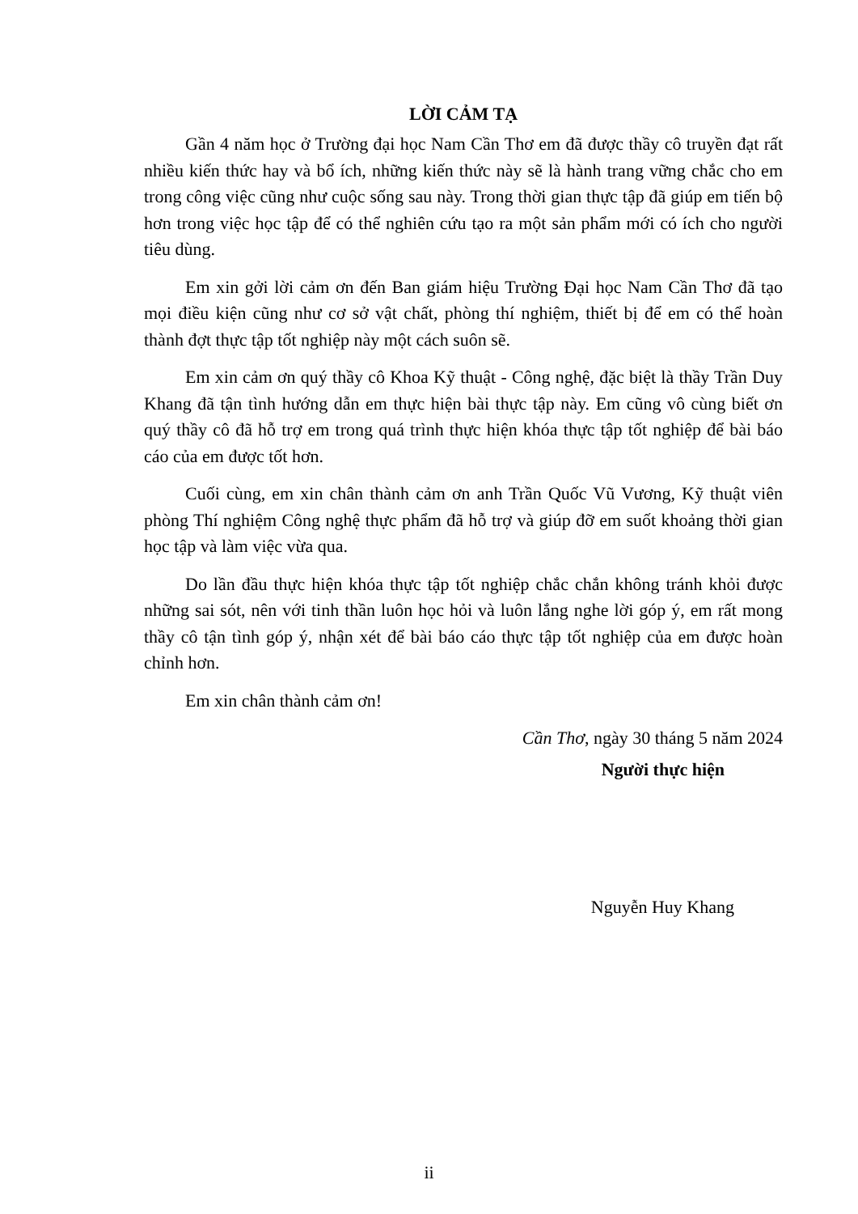LỜI CẢM TẠ
Gần 4 năm học ở Trường đại học Nam Cần Thơ em đã được thầy cô truyền đạt rất nhiều kiến thức hay và bổ ích, những kiến thức này sẽ là hành trang vững chắc cho em trong công việc cũng như cuộc sống sau này. Trong thời gian thực tập đã giúp em tiến bộ hơn trong việc học tập để có thể nghiên cứu tạo ra một sản phẩm mới có ích cho người tiêu dùng.
Em xin gởi lời cảm ơn đến Ban giám hiệu Trường Đại học Nam Cần Thơ đã tạo mọi điều kiện cũng như cơ sở vật chất, phòng thí nghiệm, thiết bị để em có thể hoàn thành đợt thực tập tốt nghiệp này một cách suôn sẽ.
Em xin cảm ơn quý thầy cô Khoa Kỹ thuật - Công nghệ, đặc biệt là thầy Trần Duy Khang đã tận tình hướng dẫn em thực hiện bài thực tập này. Em cũng vô cùng biết ơn quý thầy cô đã hỗ trợ em trong quá trình thực hiện khóa thực tập tốt nghiệp để bài báo cáo của em được tốt hơn.
Cuối cùng, em xin chân thành cảm ơn anh Trần Quốc Vũ Vương, Kỹ thuật viên phòng Thí nghiệm Công nghệ thực phẩm đã hỗ trợ và giúp đỡ em suốt khoảng thời gian học tập và làm việc vừa qua.
Do lần đầu thực hiện khóa thực tập tốt nghiệp chắc chắn không tránh khỏi được những sai sót, nên với tinh thần luôn học hỏi và luôn lắng nghe lời góp ý, em rất mong thầy cô tận tình góp ý, nhận xét để bài báo cáo thực tập tốt nghiệp của em được hoàn chỉnh hơn.
Em xin chân thành cảm ơn!
Cần Thơ, ngày 30 tháng 5 năm 2024
Người thực hiện
Nguyễn Huy Khang
ii